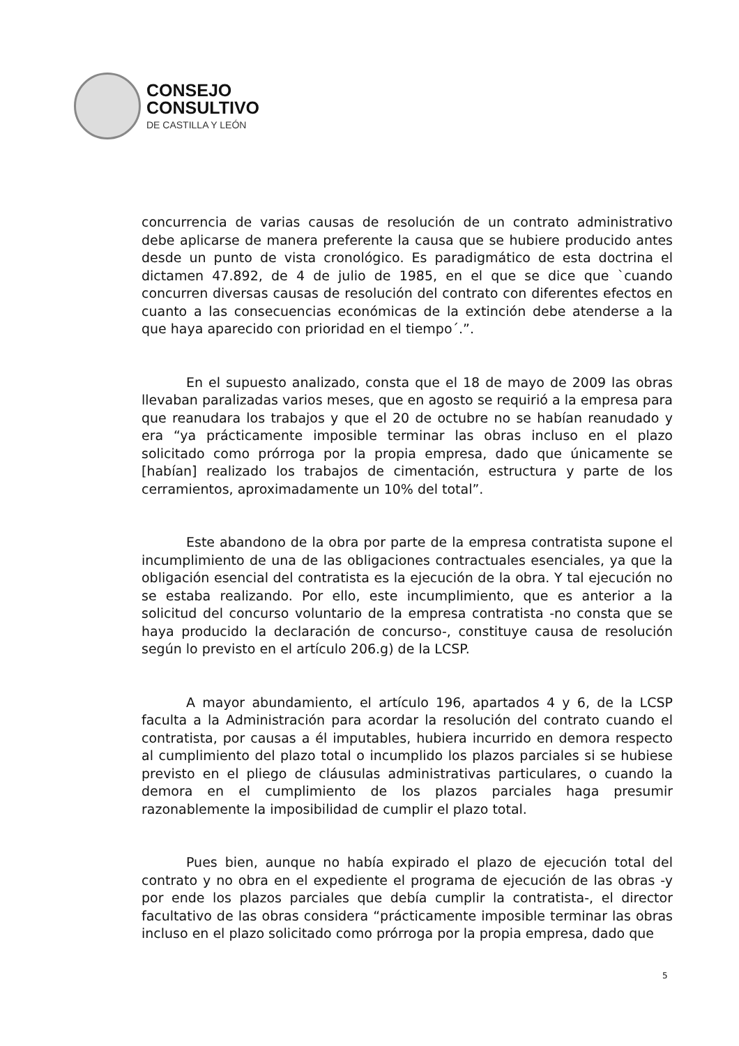CONSEJO
CONSULTIVO
DE CASTILLA Y LEÓN
concurrencia de varias causas de resolución de un contrato administrativo debe aplicarse de manera preferente la causa que se hubiere producido antes desde un punto de vista cronológico. Es paradigmático de esta doctrina el dictamen 47.892, de 4 de julio de 1985, en el que se dice que `cuando concurren diversas causas de resolución del contrato con diferentes efectos en cuanto a las consecuencias económicas de la extinción debe atenderse a la que haya aparecido con prioridad en el tiempo´.”.
En el supuesto analizado, consta que el 18 de mayo de 2009 las obras llevaban paralizadas varios meses, que en agosto se requirió a la empresa para que reanudara los trabajos y que el 20 de octubre no se habían reanudado y era “ya prácticamente imposible terminar las obras incluso en el plazo solicitado como prórroga por la propia empresa, dado que únicamente se [habían] realizado los trabajos de cimentación, estructura y parte de los cerramientos, aproximadamente un 10% del total”.
Este abandono de la obra por parte de la empresa contratista supone el incumplimiento de una de las obligaciones contractuales esenciales, ya que la obligación esencial del contratista es la ejecución de la obra. Y tal ejecución no se estaba realizando. Por ello, este incumplimiento, que es anterior a la solicitud del concurso voluntario de la empresa contratista -no consta que se haya producido la declaración de concurso-, constituye causa de resolución según lo previsto en el artículo 206.g) de la LCSP.
A mayor abundamiento, el artículo 196, apartados 4 y 6, de la LCSP faculta a la Administración para acordar la resolución del contrato cuando el contratista, por causas a él imputables, hubiera incurrido en demora respecto al cumplimiento del plazo total o incumplido los plazos parciales si se hubiese previsto en el pliego de cláusulas administrativas particulares, o cuando la demora en el cumplimiento de los plazos parciales haga presumir razonablemente la imposibilidad de cumplir el plazo total.
Pues bien, aunque no había expirado el plazo de ejecución total del contrato y no obra en el expediente el programa de ejecución de las obras -y por ende los plazos parciales que debía cumplir la contratista-, el director facultativo de las obras considera “prácticamente imposible terminar las obras incluso en el plazo solicitado como prórroga por la propia empresa, dado que
5